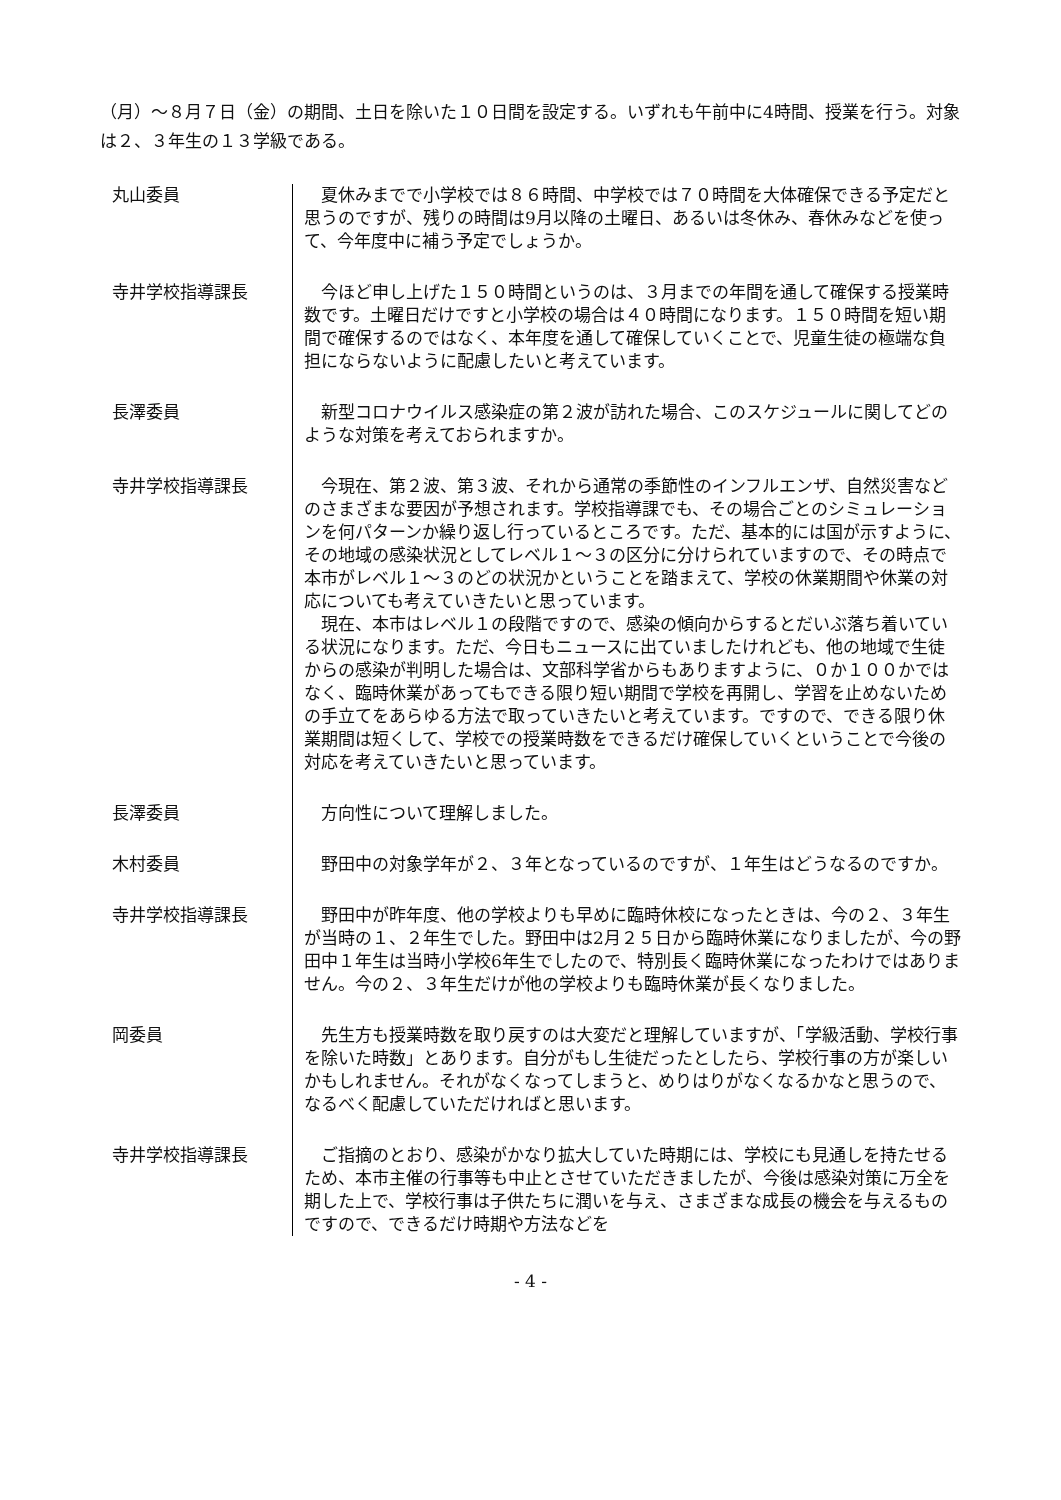（月）～８月７日（金）の期間、土日を除いた１０日間を設定する。いずれも午前中に4時間、授業を行う。対象は２、３年生の１３学級である。
丸山委員 夏休みまでで小学校では８６時間、中学校では７０時間を大体確保できる予定だと思うのですが、残りの時間は9月以降の土曜日、あるいは冬休み、春休みなどを使って、今年度中に補う予定でしょうか。
寺井学校指導課長 今ほど申し上げた１５０時間というのは、３月までの年間を通して確保する授業時数です。土曜日だけですと小学校の場合は４０時間になります。１５０時間を短い期間で確保するのではなく、本年度を通して確保していくことで、児童生徒の極端な負担にならないように配慮したいと考えています。
長澤委員 新型コロナウイルス感染症の第２波が訪れた場合、このスケジュールに関してどのような対策を考えておられますか。
寺井学校指導課長 今現在、第２波、第３波、それから通常の季節性のインフルエンザ、自然災害などのさまざまな要因が予想されます。学校指導課でも、その場合ごとのシミュレーションを何パターンか繰り返し行っているところです。ただ、基本的には国が示すように、その地域の感染状況としてレベル１～３の区分に分けられていますので、その時点で本市がレベル１～３のどの状況かということを踏まえて、学校の休業期間や休業の対応についても考えていきたいと思っています。
現在、本市はレベル１の段階ですので、感染の傾向からするとだいぶ落ち着いている状況になります。ただ、今日もニュースに出ていましたけれども、他の地域で生徒からの感染が判明した場合は、文部科学省からもありますように、０か１００かではなく、臨時休業があってもできる限り短い期間で学校を再開し、学習を止めないための手立てをあらゆる方法で取っていきたいと考えています。ですので、できる限り休業期間は短くして、学校での授業時数をできるだけ確保していくということで今後の対応を考えていきたいと思っています。
長澤委員 方向性について理解しました。
木村委員 野田中の対象学年が２、３年となっているのですが、１年生はどうなるのですか。
寺井学校指導課長 野田中が昨年度、他の学校よりも早めに臨時休校になったときは、今の２、３年生が当時の１、２年生でした。野田中は2月２５日から臨時休業になりましたが、今の野田中１年生は当時小学校6年生でしたので、特別長く臨時休業になったわけではありません。今の２、３年生だけが他の学校よりも臨時休業が長くなりました。
岡委員 先生方も授業時数を取り戻すのは大変だと理解していますが、「学級活動、学校行事を除いた時数」とあります。自分がもし生徒だったとしたら、学校行事の方が楽しいかもしれません。それがなくなってしまうと、めりはりがなくなるかなと思うので、なるべく配慮していただければと思います。
寺井学校指導課長 ご指摘のとおり、感染がかなり拡大していた時期には、学校にも見通しを持たせるため、本市主催の行事等も中止とさせていただきましたが、今後は感染対策に万全を期した上で、学校行事は子供たちに潤いを与え、さまざまな成長の機会を与えるものですので、できるだけ時期や方法などを
- 4 -